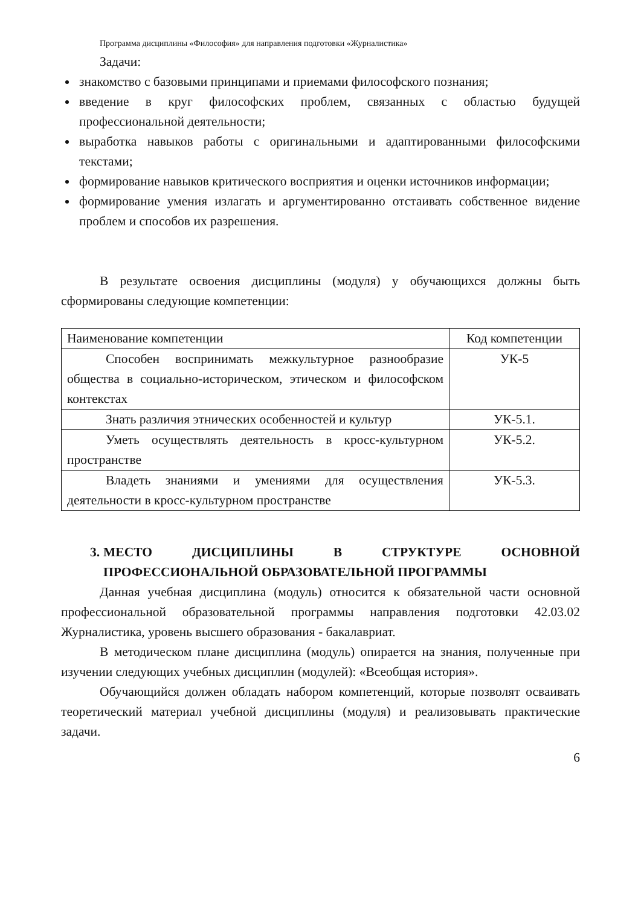Программа дисциплины «Философия» для направления подготовки «Журналистика»
Задачи:
знакомство с базовыми принципами и приемами философского познания;
введение в круг философских проблем, связанных с областью будущей профессиональной деятельности;
выработка навыков работы с оригинальными и адаптированными философскими текстами;
формирование навыков критического восприятия и оценки источников информации;
формирование умения излагать и аргументированно отстаивать собственное видение проблем и способов их разрешения.
В результате освоения дисциплины (модуля) у обучающихся должны быть сформированы следующие компетенции:
| Наименование компетенции | Код компетенции |
| Способен воспринимать межкультурное разнообразие общества в социально-историческом, этическом и философском контекстах | УК-5 |
| Знать различия этнических особенностей и культур | УК-5.1. |
| Уметь осуществлять деятельность в кросс-культурном пространстве | УК-5.2. |
| Владеть знаниями и умениями для осуществления деятельности в кросс-культурном пространстве | УК-5.3. |
3. МЕСТО ДИСЦИПЛИНЫ В СТРУКТУРЕ ОСНОВНОЙ ПРОФЕССИОНАЛЬНОЙ ОБРАЗОВАТЕЛЬНОЙ ПРОГРАММЫ
Данная учебная дисциплина (модуль) относится к обязательной части основной профессиональной образовательной программы направления подготовки 42.03.02 Журналистика, уровень высшего образования - бакалавриат.
В методическом плане дисциплина (модуль) опирается на знания, полученные при изучении следующих учебных дисциплин (модулей): «Всеобщая история».
Обучающийся должен обладать набором компетенций, которые позволят осваивать теоретический материал учебной дисциплины (модуля) и реализовывать практические задачи.
6